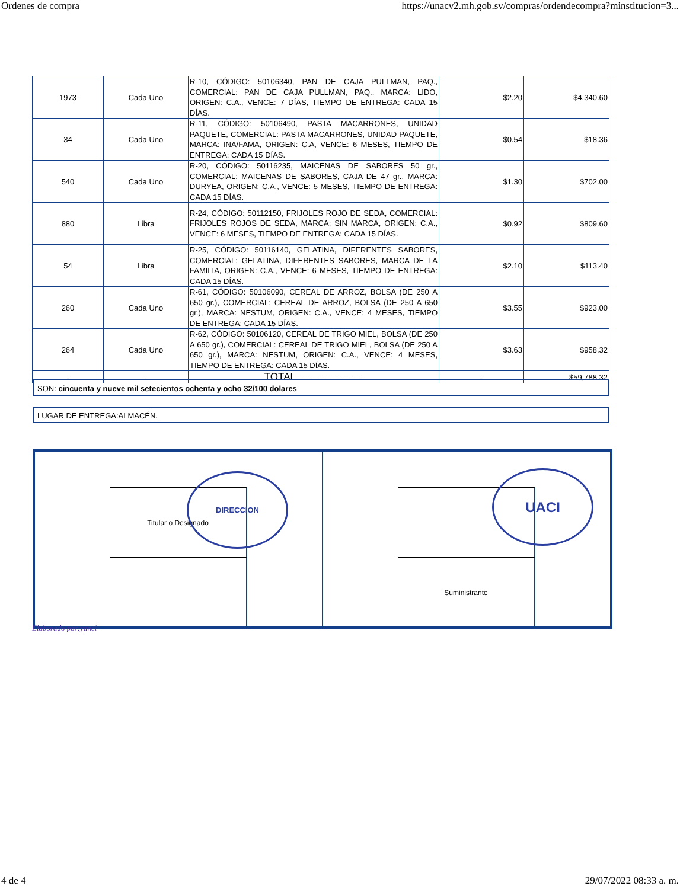Ordenes de compra https://unacv2.mh.gob.sv/compras/ordendecompra?minstitucion=3...
| 1973 | Cada Uno | R-10, CÓDIGO: 50106340, PAN DE CAJA PULLMAN, PAQ., COMERCIAL: PAN DE CAJA PULLMAN, PAQ., MARCA: LIDO, ORIGEN: C.A., VENCE: 7 DÍAS, TIEMPO DE ENTREGA: CADA 15 DÍAS. | $2.20 | $4,340.60 |
| 34 | Cada Uno | R-11, CÓDIGO: 50106490, PASTA MACARRONES, UNIDAD PAQUETE, COMERCIAL: PASTA MACARRONES, UNIDAD PAQUETE, MARCA: INA/FAMA, ORIGEN: C.A, VENCE: 6 MESES, TIEMPO DE ENTREGA: CADA 15 DÍAS. | $0.54 | $18.36 |
| 540 | Cada Uno | R-20, CÓDIGO: 50116235, MAICENAS DE SABORES 50 gr., COMERCIAL: MAICENAS DE SABORES, CAJA DE 47 gr., MARCA: DURYEA, ORIGEN: C.A., VENCE: 5 MESES, TIEMPO DE ENTREGA: CADA 15 DÍAS. | $1.30 | $702.00 |
| 880 | Libra | R-24, CÓDIGO: 50112150, FRIJOLES ROJO DE SEDA, COMERCIAL: FRIJOLES ROJOS DE SEDA, MARCA: SIN MARCA, ORIGEN: C.A., VENCE: 6 MESES, TIEMPO DE ENTREGA: CADA 15 DÍAS. | $0.92 | $809.60 |
| 54 | Libra | R-25, CÓDIGO: 50116140, GELATINA, DIFERENTES SABORES, COMERCIAL: GELATINA, DIFERENTES SABORES, MARCA DE LA FAMILIA, ORIGEN: C.A., VENCE: 6 MESES, TIEMPO DE ENTREGA: CADA 15 DÍAS. | $2.10 | $113.40 |
| 260 | Cada Uno | R-61, CÓDIGO: 50106090, CEREAL DE ARROZ, BOLSA (DE 250 A 650 gr.), COMERCIAL: CEREAL DE ARROZ, BOLSA (DE 250 A 650 gr.), MARCA: NESTUM, ORIGEN: C.A., VENCE: 4 MESES, TIEMPO DE ENTREGA: CADA 15 DÍAS. | $3.55 | $923.00 |
| 264 | Cada Uno | R-62, CÓDIGO: 50106120, CEREAL DE TRIGO MIEL, BOLSA (DE 250 A 650 gr.), COMERCIAL: CEREAL DE TRIGO MIEL, BOLSA (DE 250 A 650 gr.), MARCA: NESTUM, ORIGEN: C.A., VENCE: 4 MESES, TIEMPO DE ENTREGA: CADA 15 DÍAS. | $3.63 | $958.32 |
| - | - | TOTAL........................ | - | $59,788.32 |
SON: cincuenta y nueve mil setecientos ochenta y ocho 32/100 dolares
LUGAR DE ENTREGA:ALMACÉN.
Titular o Designado Suministrante
DIRECCION UACI
Elaborado por:yanci
4 de 4 29/07/2022 08:33 a. m.